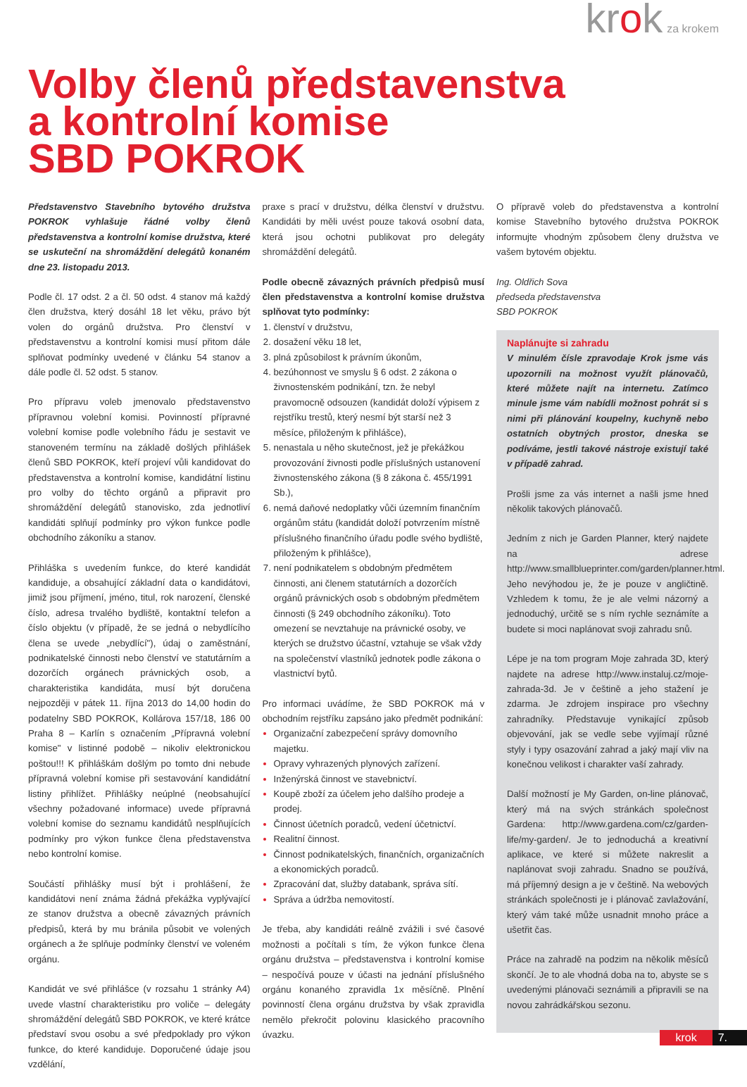krok za krokem
Volby členů představenstva
a kontrolní komise
SBD POKROK
Představenstvo Stavebního bytového družstva POKROK vyhlašuje řádné volby členů představenstva a kontrolní komise družstva, které se uskuteční na shromáždění delegátů konaném dne 23. listopadu 2013.
Podle čl. 17 odst. 2 a čl. 50 odst. 4 stanov má každý člen družstva, který dosáhl 18 let věku, právo být volen do orgánů družstva. Pro členství v představenstvu a kontrolní komisi musí přitom dále splňovat podmínky uvedené v článku 54 stanov a dále podle čl. 52 odst. 5 stanov.
Pro přípravu voleb jmenovalo představenstvo přípravnou volební komisi. Povinností přípravné volební komise podle volebního řádu je sestavit ve stanoveném termínu na základě došlých přihlášek členů SBD POKROK, kteří projeví vůli kandidovat do představenstva a kontrolní komise, kandidátní listinu pro volby do těchto orgánů a připravit pro shromáždění delegátů stanovisko, zda jednotliví kandidáti splňují podmínky pro výkon funkce podle obchodního zákoníku a stanov.
Přihláška s uvedením funkce, do které kandidát kandiduje, a obsahující základní data o kandidátovi, jimiž jsou příjmení, jméno, titul, rok narození, členské číslo, adresa trvalého bydliště, kontaktní telefon a číslo objektu (v případě, že se jedná o nebydlícího člena se uvede „nebydlící"), údaj o zaměstnání, podnikatelské činnosti nebo členství ve statutárním a dozorčích orgánech právnických osob, a charakteristika kandidáta, musí být doručena nejpozději v pátek 11. října 2013 do 14,00 hodin do podatelny SBD POKROK, Kollárova 157/18, 186 00 Praha 8 – Karlín s označením „Přípravná volební komise" v listinné podobě – nikoliv elektronickou poštou!!! K přihláškám došlým po tomto dni nebude přípravná volební komise při sestavování kandidátní listiny přihlížet. Přihlášky neúplné (neobsahující všechny požadované informace) uvede přípravná volební komise do seznamu kandidátů nesplňujících podmínky pro výkon funkce člena představenstva nebo kontrolní komise.
Součástí přihlášky musí být i prohlášení, že kandidátovi není známa žádná překážka vyplývající ze stanov družstva a obecně závazných právních předpisů, která by mu bránila působit ve volených orgánech a že splňuje podmínky členství ve voleném orgánu.
Kandidát ve své přihlášce (v rozsahu 1 stránky A4) uvede vlastní charakteristiku pro voliče – delegáty shromáždění delegátů SBD POKROK, ve které krátce představí svou osobu a své předpoklady pro výkon funkce, do které kandiduje. Doporučené údaje jsou vzdělání,
praxe s prací v družstvu, délka členství v družstvu. Kandidáti by měli uvést pouze taková osobní data, která jsou ochotni publikovat pro delegáty shromáždění delegátů.
Podle obecně závazných právních předpisů musí člen představenstva a kontrolní komise družstva splňovat tyto podmínky:
členství v družstvu,
dosažení věku 18 let,
plná způsobilost k právním úkonům,
bezúhonnost ve smyslu § 6 odst. 2 zákona o živnostenském podnikání, tzn. že nebyl pravomocně odsouzen (kandidát doloží výpisem z rejstříku trestů, který nesmí být starší než 3 měsíce, přiloženým k přihlášce),
nenastala u něho skutečnost, jež je překážkou provozování živnosti podle příslušných ustanovení živnostenského zákona (§ 8 zákona č. 455/1991 Sb.),
nemá daňové nedoplatky vůči územním finančním orgánům státu (kandidát doloží potvrzením místně příslušného finančního úřadu podle svého bydliště, přiloženým k přihlášce),
není podnikatelem s obdobným předmětem činnosti, ani členem statutárních a dozorčích orgánů právnických osob s obdobným předmětem činnosti (§ 249 obchodního zákoníku). Toto omezení se nevztahuje na právnické osoby, ve kterých se družstvo účastní, vztahuje se však vždy na společenství vlastníků jednotek podle zákona o vlastnictví bytů.
Pro informaci uvádíme, že SBD POKROK má v obchodním rejstříku zapsáno jako předmět podnikání:
Organizační zabezpečení správy domovního majetku.
Opravy vyhrazených plynových zařízení.
Inženýrská činnost ve stavebnictví.
Koupě zboží za účelem jeho dalšího prodeje a prodej.
Činnost účetních poradců, vedení účetnictví.
Realitní činnost.
Činnost podnikatelských, finančních, organizačních a ekonomických poradců.
Zpracování dat, služby databank, správa sítí.
Správa a údržba nemovitostí.
Je třeba, aby kandidáti reálně zvážili i své časové možnosti a počítali s tím, že výkon funkce člena orgánu družstva – představenstva i kontrolní komise – nespočívá pouze v účasti na jednání příslušného orgánu konaného zpravidla 1x měsíčně. Plnění povinností člena orgánu družstva by však zpravidla nemělo překročit polovinu klasického pracovního úvazku.
O přípravě voleb do představenstva a kontrolní komise Stavebního bytového družstva POKROK informujte vhodným způsobem členy družstva ve vašem bytovém objektu.
Ing. Oldřich Sova
předseda představenstva
SBD POKROK
Naplánujte si zahradu
V minulém čísle zpravodaje Krok jsme vás upozornili na možnost využít plánovačů, které můžete najít na internetu. Zatímco minule jsme vám nabídli možnost pohrát si s nimi při plánování koupelny, kuchyně nebo ostatních obytných prostor, dneska se podíváme, jestli takové nástroje existují také v případě zahrad.
Prošli jsme za vás internet a našli jsme hned několik takových plánovačů.
Jedním z nich je Garden Planner, který najdete na adrese http://www.smallblueprinter.com/garden/planner.html. Jeho nevýhodou je, že je pouze v angličtině. Vzhledem k tomu, že je ale velmi názorný a jednoduchý, určitě se s ním rychle seznámíte a budete si moci naplánovat svoji zahradu snů.
Lépe je na tom program Moje zahrada 3D, který najdete na adrese http://www.instaluj.cz/moje-zahrada-3d. Je v češtině a jeho stažení je zdarma. Je zdrojem inspirace pro všechny zahradníky. Představuje vynikající způsob objevování, jak se vedle sebe vyjímají různé styly i typy osazování zahrad a jaký mají vliv na konečnou velikost i charakter vaší zahrady.
Další možností je My Garden, on-line plánovač, který má na svých stránkách společnost Gardena: http://www.gardena.com/cz/garden-life/my-garden/. Je to jednoduchá a kreativní aplikace, ve které si můžete nakreslit a naplánovat svoji zahradu. Snadno se používá, má příjemný design a je v češtině. Na webových stránkách společnosti je i plánovač zavlažování, který vám také může usnadnit mnoho práce a ušetřit čas.
Práce na zahradě na podzim na několik měsíců skončí. Je to ale vhodná doba na to, abyste se s uvedenými plánovači seznámili a připravili se na novou zahrádkářskou sezonu.
krok 7.